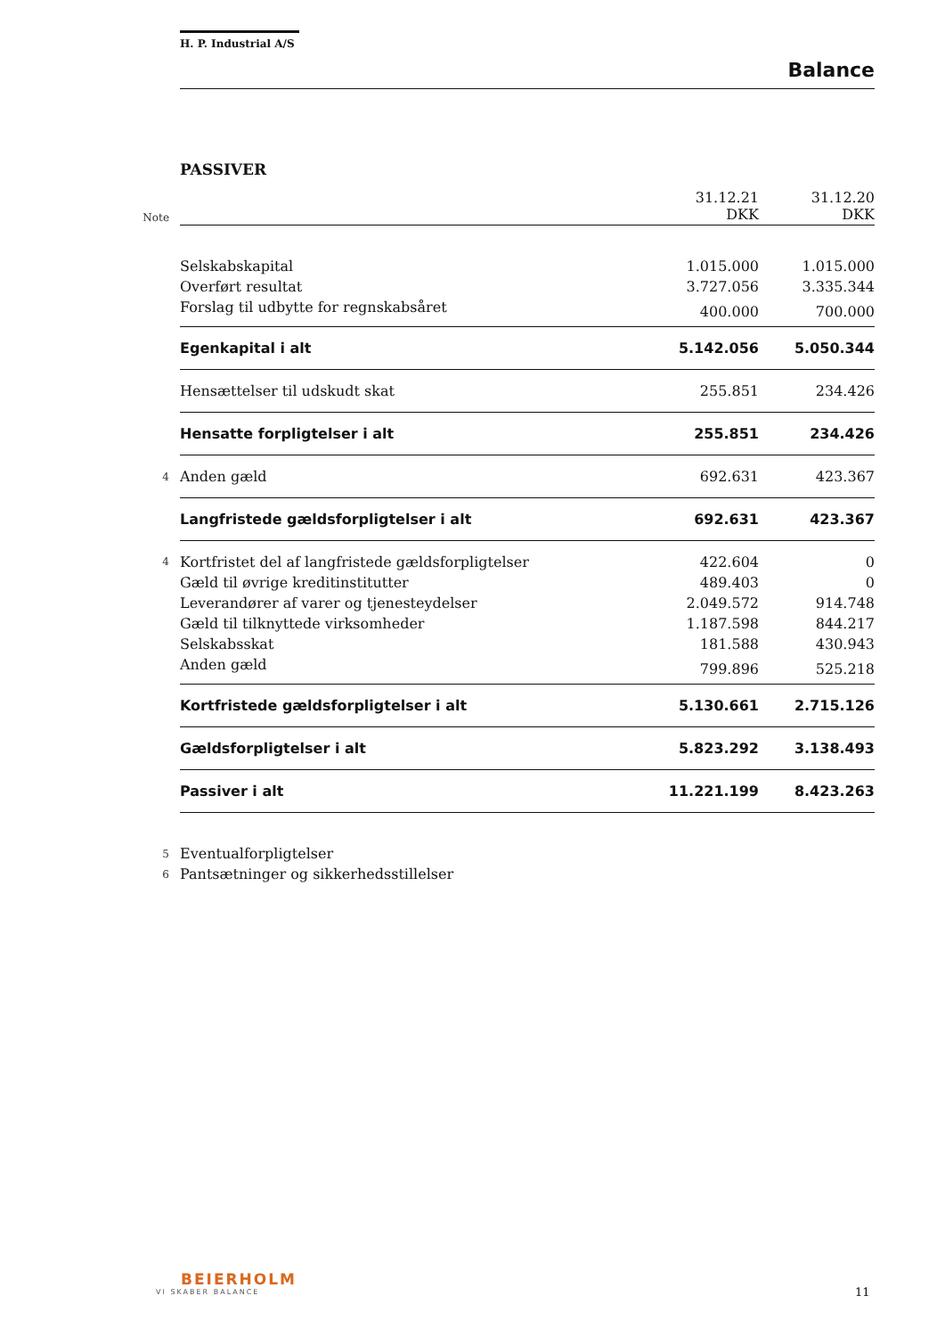H. P. Industrial A/S
Balance
PASSIVER
| Note | | 31.12.21 DKK | 31.12.20 DKK |
| --- | --- | --- | --- |
| | Selskabskapital | 1.015.000 | 1.015.000 |
| | Overført resultat | 3.727.056 | 3.335.344 |
| | Forslag til udbytte for regnskabsåret | 400.000 | 700.000 |
| | Egenkapital i alt | 5.142.056 | 5.050.344 |
| | Hensættelser til udskudt skat | 255.851 | 234.426 |
| | Hensatte forpligtelser i alt | 255.851 | 234.426 |
| 4 | Anden gæld | 692.631 | 423.367 |
| | Langfristede gældsforpligtelser i alt | 692.631 | 423.367 |
| 4 | Kortfristet del af langfristede gældsforpligtelser | 422.604 | 0 |
| | Gæld til øvrige kreditinstitutter | 489.403 | 0 |
| | Leverandører af varer og tjenesteydelser | 2.049.572 | 914.748 |
| | Gæld til tilknyttede virksomheder | 1.187.598 | 844.217 |
| | Selskabsskat | 181.588 | 430.943 |
| | Anden gæld | 799.896 | 525.218 |
| | Kortfristede gældsforpligtelser i alt | 5.130.661 | 2.715.126 |
| | Gældsforpligtelser i alt | 5.823.292 | 3.138.493 |
| | Passiver i alt | 11.221.199 | 8.423.263 |
| 5 | Eventualforpligtelser | | |
| 6 | Pantsætninger og sikkerhedsstillelser | | |
BEIERHOLM
VI SKABER BALANCE
11